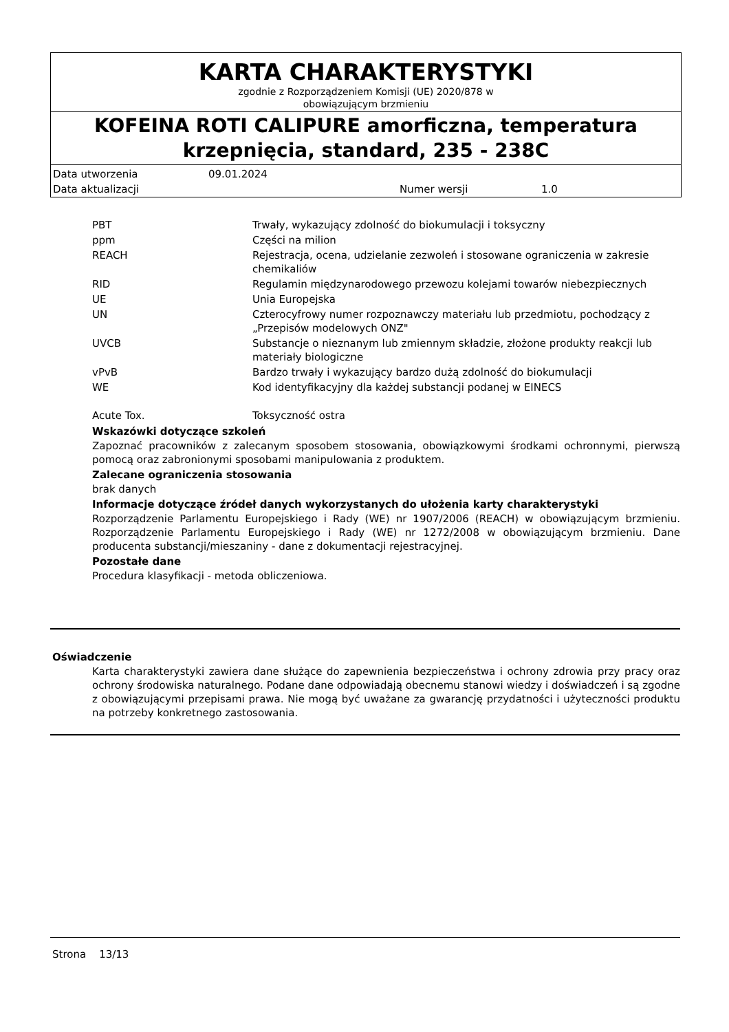KARTA CHARAKTERYSTYKI
zgodnie z Rozporządzeniem Komisji (UE) 2020/878 w
obowiązującym brzmieniu
KOFEINA ROTI CALIPURE amorficzna, temperatura krzepnięcia, standard, 235 - 238C
| Data utworzenia | 09.01.2024 | | |
| Data aktualizacji | | Numer wersji | 1.0 |
| PBT | Trwały, wykazujący zdolność do biokumulacji i toksyczny |
| ppm | Części na milion |
| REACH | Rejestracja, ocena, udzielanie zezwoleń i stosowane ograniczenia w zakresie chemikaliów |
| RID | Regulamin międzynarodowego przewozu kolejami towarów niebezpiecznych |
| UE | Unia Europejska |
| UN | Czterocyfrowy numer rozpoznawczy materiału lub przedmiotu, pochodzący z „Przepisów modelowych ONZ" |
| UVCB | Substancje o nieznanym lub zmiennym składzie, złożone produkty reakcji lub materiały biologiczne |
| vPvB | Bardzo trwały i wykazujący bardzo dużą zdolność do biokumulacji |
| WE | Kod identyfikacyjny dla każdej substancji podanej w EINECS |
| Acute Tox. | Toksyczność ostra |
Wskazówki dotyczące szkoleń
Zapoznać pracowników z zalecanym sposobem stosowania, obowiązkowymi środkami ochronnymi, pierwszą pomocą oraz zabronionymi sposobami manipulowania z produktem.
Zalecane ograniczenia stosowania
brak danych
Informacje dotyczące źródeł danych wykorzystanych do ułożenia karty charakterystyki
Rozporządzenie Parlamentu Europejskiego i Rady (WE) nr 1907/2006 (REACH) w obowiązującym brzmieniu. Rozporządzenie Parlamentu Europejskiego i Rady (WE) nr 1272/2008 w obowiązującym brzmieniu. Dane producenta substancji/mieszaniny - dane z dokumentacji rejestracyjnej.
Pozostałe dane
Procedura klasyfikacji - metoda obliczeniowa.
Oświadczenie
Karta charakterystyki zawiera dane służące do zapewnienia bezpieczeństwa i ochrony zdrowia przy pracy oraz ochrony środowiska naturalnego. Podane dane odpowiadają obecnemu stanowi wiedzy i doświadczeń i są zgodne z obowiązującymi przepisami prawa. Nie mogą być uważane za gwarancję przydatności i użyteczności produktu na potrzeby konkretnego zastosowania.
Strona 13/13